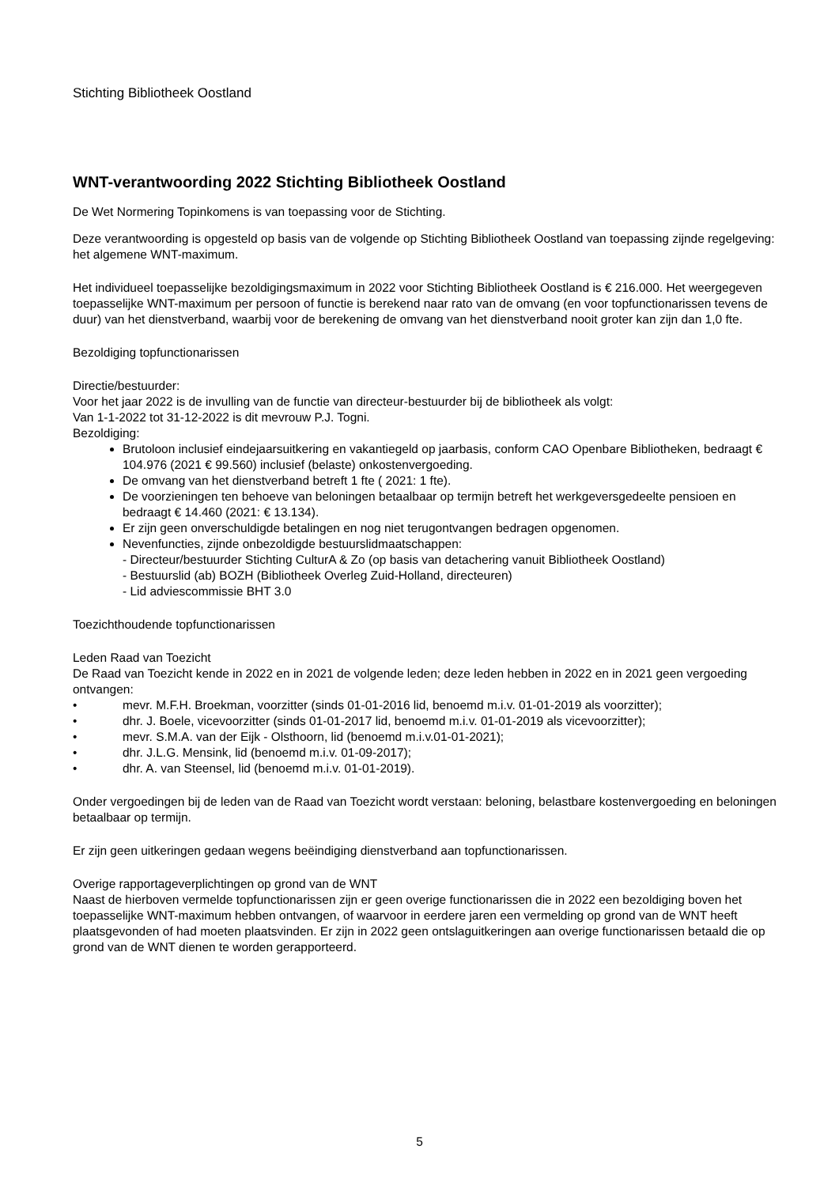Stichting Bibliotheek Oostland
WNT-verantwoording 2022 Stichting Bibliotheek Oostland
De Wet Normering Topinkomens is van toepassing voor de Stichting.
Deze verantwoording is opgesteld op basis van de volgende op Stichting Bibliotheek Oostland van toepassing zijnde regelgeving: het algemene WNT-maximum.
Het individueel toepasselijke bezoldigingsmaximum in 2022 voor Stichting Bibliotheek Oostland is € 216.000. Het weergegeven toepasselijke WNT-maximum per persoon of functie is berekend naar rato van de omvang (en voor topfunctionarissen tevens de duur) van het dienstverband, waarbij voor de berekening de omvang van het dienstverband nooit groter kan zijn dan 1,0 fte.
Bezoldiging topfunctionarissen
Directie/bestuurder:
Voor het jaar 2022 is de invulling van de functie van directeur-bestuurder bij de bibliotheek als volgt:
Van 1-1-2022 tot 31-12-2022 is dit mevrouw P.J. Togni.
Bezoldiging:
Brutoloon inclusief eindejaarsuitkering en vakantiegeld op jaarbasis, conform CAO Openbare Bibliotheken, bedraagt € 104.976 (2021 € 99.560) inclusief (belaste) onkostenvergoeding.
De omvang van het dienstverband betreft 1 fte ( 2021: 1 fte).
De voorzieningen ten behoeve van beloningen betaalbaar op termijn betreft het werkgeversgedeelte pensioen en bedraagt € 14.460 (2021: € 13.134).
Er zijn geen onverschuldigde betalingen en nog niet terugontvangen bedragen opgenomen.
Nevenfuncties, zijnde onbezoldigde bestuurslidmaatschappen:
- Directeur/bestuurder Stichting CulturA & Zo (op basis van detachering vanuit Bibliotheek Oostland)
- Bestuurslid (ab) BOZH (Bibliotheek Overleg Zuid-Holland, directeuren)
- Lid adviescommissie BHT 3.0
Toezichthoudende topfunctionarissen
Leden Raad van Toezicht
De Raad van Toezicht kende in 2022 en in 2021 de volgende leden; deze leden hebben in 2022 en in 2021 geen vergoeding ontvangen:
• mevr. M.F.H. Broekman, voorzitter (sinds 01-01-2016 lid, benoemd m.i.v. 01-01-2019 als voorzitter);
• dhr. J. Boele, vicevoorzitter (sinds 01-01-2017 lid, benoemd m.i.v. 01-01-2019 als vicevoorzitter);
• mevr. S.M.A. van der Eijk - Olsthoorn, lid (benoemd m.i.v.01-01-2021);
• dhr. J.L.G. Mensink, lid (benoemd m.i.v. 01-09-2017);
• dhr. A. van Steensel, lid (benoemd m.i.v. 01-01-2019).
Onder vergoedingen bij de leden van de Raad van Toezicht wordt verstaan: beloning, belastbare kostenvergoeding en beloningen betaalbaar op termijn.
Er zijn geen uitkeringen gedaan wegens beëindiging dienstverband aan topfunctionarissen.
Overige rapportageverplichtingen op grond van de WNT
Naast de hierboven vermelde topfunctionarissen zijn er geen overige functionarissen die in 2022 een bezoldiging boven het toepasselijke WNT-maximum hebben ontvangen, of waarvoor in eerdere jaren een vermelding op grond van de WNT heeft plaatsgevonden of had moeten plaatsvinden. Er zijn in 2022 geen ontslaguitkeringen aan overige functionarissen betaald die op grond van de WNT dienen te worden gerapporteerd.
5